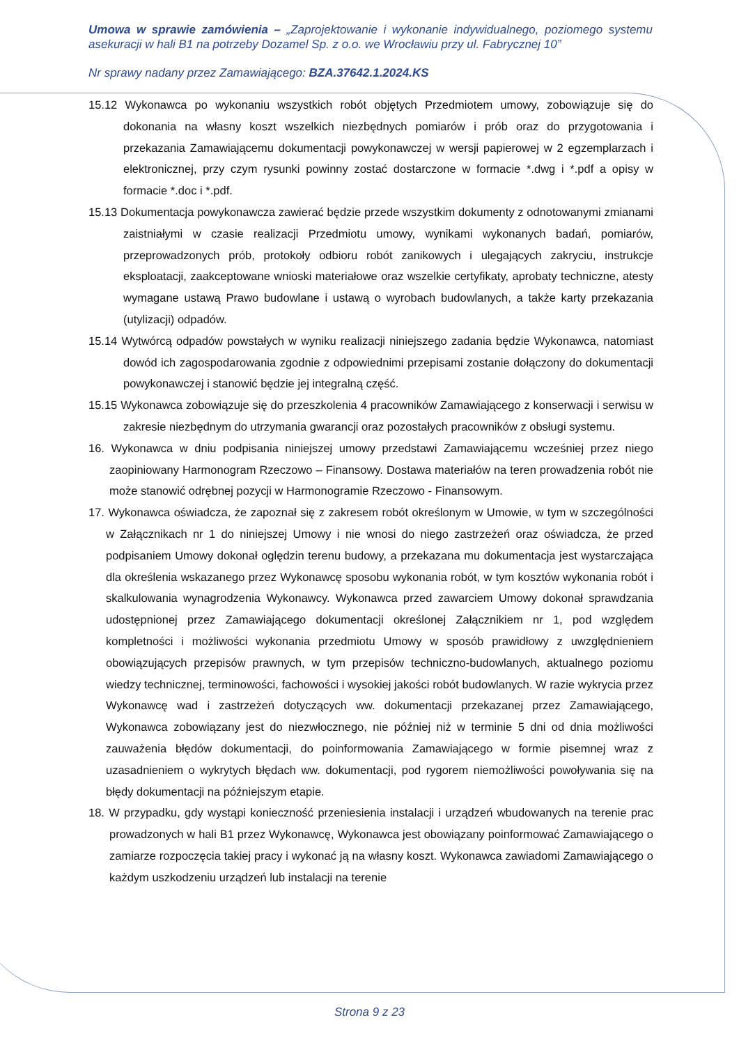Umowa w sprawie zamówienia – „Zaprojektowanie i wykonanie indywidualnego, poziomego systemu asekuracji w hali B1 na potrzeby Dozamel Sp. z o.o. we Wrocławiu przy ul. Fabrycznej 10”
Nr sprawy nadany przez Zamawiającego: BZA.37642.1.2024.KS
15.12 Wykonawca po wykonaniu wszystkich robót objętych Przedmiotem umowy, zobowiązuje się do dokonania na własny koszt wszelkich niezbędnych pomiarów i prób oraz do przygotowania i przekazania Zamawiającemu dokumentacji powykonawczej w wersji papierowej w 2 egzemplarzach i elektronicznej, przy czym rysunki powinny zostać dostarczone w formacie *.dwg i *.pdf a opisy w formacie *.doc i *.pdf.
15.13 Dokumentacja powykonawcza zawierać będzie przede wszystkim dokumenty z odnotowanymi zmianami zaistniałymi w czasie realizacji Przedmiotu umowy, wynikami wykonanych badań, pomiarów, przeprowadzonych prób, protokoły odbioru robót zanikowych i ulegających zakryciu, instrukcje eksploatacji, zaakceptowane wnioski materiałowe oraz wszelkie certyfikaty, aprobaty techniczne, atesty wymagane ustawą Prawo budowlane i ustawą o wyrobach budowlanych, a także karty przekazania (utylizacji) odpadów.
15.14 Wytwórcą odpadów powstałych w wyniku realizacji niniejszego zadania będzie Wykonawca, natomiast dowód ich zagospodarowania zgodnie z odpowiednimi przepisami zostanie dołączony do dokumentacji powykonawczej i stanowić będzie jej integralną część.
15.15 Wykonawca zobowiązuje się do przeszkolenia 4 pracowników Zamawiającego z konserwacji i serwisu w zakresie niezbędnym do utrzymania gwarancji oraz pozostałych pracowników z obsługi systemu.
16. Wykonawca w dniu podpisania niniejszej umowy przedstawi Zamawiającemu wcześniej przez niego zaopiniowany Harmonogram Rzeczowo – Finansowy. Dostawa materiałów na teren prowadzenia robót nie może stanowić odrębnej pozycji w Harmonogramie Rzeczowo - Finansowym.
17. Wykonawca oświadcza, że zapoznał się z zakresem robót określonym w Umowie, w tym w szczególności w Załącznikach nr 1 do niniejszej Umowy i nie wnosi do niego zastrzeżeń oraz oświadcza, że przed podpisaniem Umowy dokonał oględzin terenu budowy, a przekazana mu dokumentacja jest wystarczająca dla określenia wskazanego przez Wykonawcę sposobu wykonania robót, w tym kosztów wykonania robót i skalkulowania wynagrodzenia Wykonawcy. Wykonawca przed zawarciem Umowy dokonał sprawdzania udostępnionej przez Zamawiającego dokumentacji określonej Załącznikiem nr 1, pod względem kompletności i możliwości wykonania przedmiotu Umowy w sposób prawidłowy z uwzględnieniem obowiązujących przepisów prawnych, w tym przepisów techniczno-budowlanych, aktualnego poziomu wiedzy technicznej, terminowości, fachowości i wysokiej jakości robót budowlanych. W razie wykrycia przez Wykonawcę wad i zastrzeżeń dotyczących ww. dokumentacji przekazanej przez Zamawiającego, Wykonawca zobowiązany jest do niezwłocznego, nie później niż w terminie 5 dni od dnia możliwości zauważenia błędów dokumentacji, do poinformowania Zamawiającego w formie pisemnej wraz z uzasadnieniem o wykrytych błędach ww. dokumentacji, pod rygorem niemożliwości powoływania się na błędy dokumentacji na późniejszym etapie.
18. W przypadku, gdy wystąpi konieczność przeniesienia instalacji i urządzeń wbudowanych na terenie prac prowadzonych w hali B1 przez Wykonawcę, Wykonawca jest obowiązany poinformować Zamawiającego o zamiarze rozpoczęcia takiej pracy i wykonać ją na własny koszt. Wykonawca zawiadomi Zamawiającego o każdym uszkodzeniu urządzeń lub instalacji na terenie
Strona 9 z 23